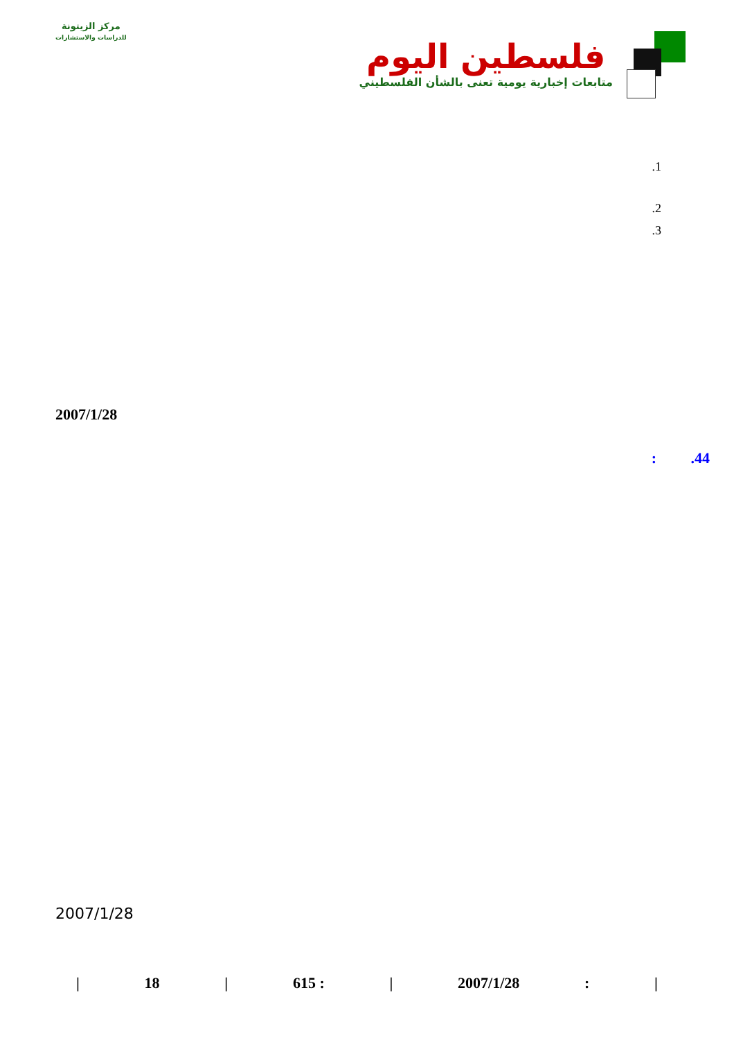مركز الزيتونة
للدراسات والاستشارات
فلسطين اليوم
متابعات إخبارية يومية تعنى بالشأن الفلسطيني
.1
.2
.3
2007/1/28
: .44
2007/1/28
| 18 | 615 : | 2007/1/28: |